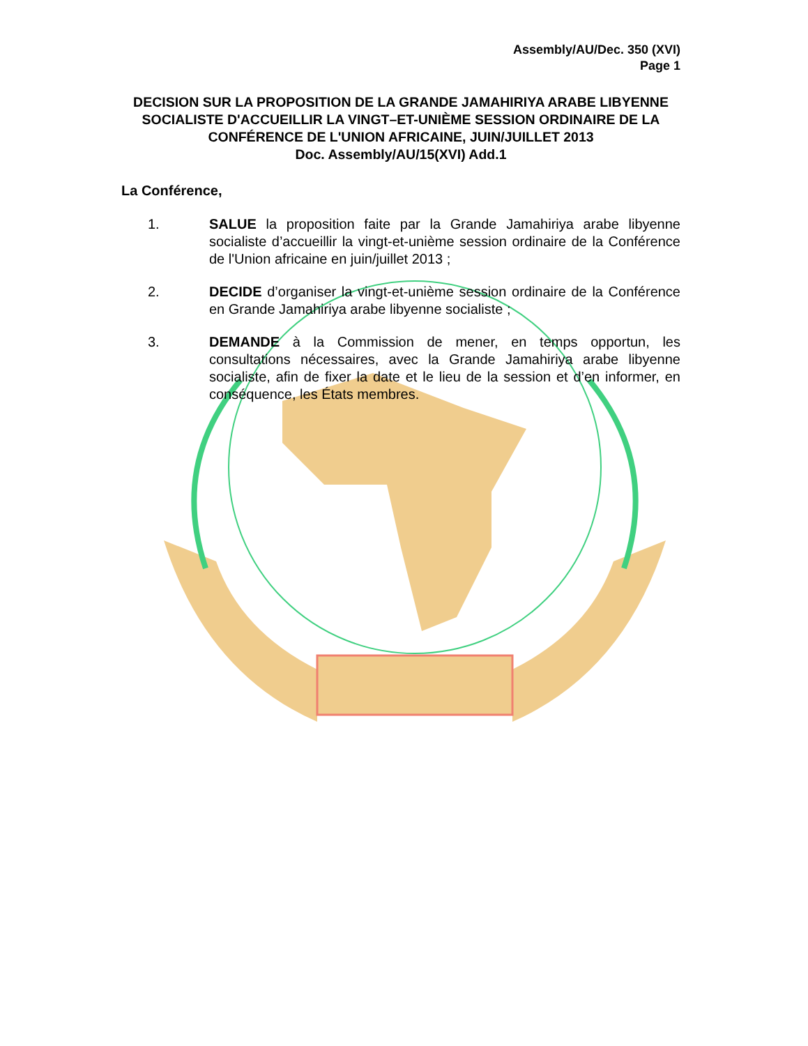Assembly/AU/Dec. 350 (XVI)
Page 1
DECISION SUR LA PROPOSITION DE LA GRANDE JAMAHIRIYA ARABE LIBYENNE SOCIALISTE D'ACCUEILLIR LA VINGT–ET-UNIÈME SESSION ORDINAIRE DE LA CONFÉRENCE DE L'UNION AFRICAINE, JUIN/JUILLET 2013
Doc. Assembly/AU/15(XVI) Add.1
La Conférence,
1. SALUE la proposition faite par la Grande Jamahiriya arabe libyenne socialiste d’accueillir la vingt-et-unième session ordinaire de la Conférence de l'Union africaine en juin/juillet 2013 ;
2. DECIDE d’organiser la vingt-et-unième session ordinaire de la Conférence en Grande Jamahiriya arabe libyenne socialiste ;
3. DEMANDE à la Commission de mener, en temps opportun, les consultations nécessaires, avec la Grande Jamahiriya arabe libyenne socialiste, afin de fixer la date et le lieu de la session et d’en informer, en conséquence, les États membres.